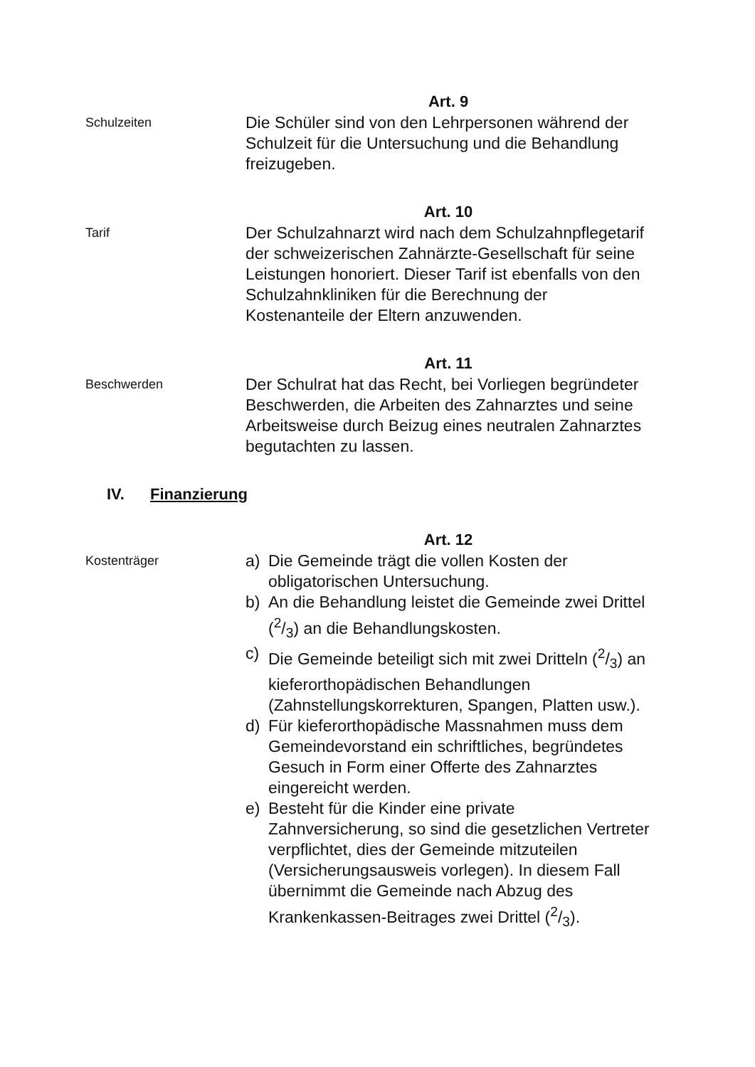Art. 9
Schulzeiten
Die Schüler sind von den Lehrpersonen während der Schulzeit für die Untersuchung und die Behandlung freizugeben.
Art. 10
Tarif
Der Schulzahnarzt wird nach dem Schulzahnpflegetarif der schweizerischen Zahnärzte-Gesellschaft für seine Leistungen honoriert. Dieser Tarif ist ebenfalls von den Schulzahnkliniken für die Berechnung der Kostenanteile der Eltern anzuwenden.
Art. 11
Beschwerden
Der Schulrat hat das Recht, bei Vorliegen begründeter Beschwerden, die Arbeiten des Zahnarztes und seine Arbeitsweise durch Beizug eines neutralen Zahnarztes begutachten zu lassen.
IV. Finanzierung
Art. 12
Kostenträger
a) Die Gemeinde trägt die vollen Kosten der obligatorischen Untersuchung.
b) An die Behandlung leistet die Gemeinde zwei Drittel (2/3) an die Behandlungskosten.
c) Die Gemeinde beteiligt sich mit zwei Dritteln (2/3) an kieferorthopädischen Behandlungen (Zahnstellungskorrekturen, Spangen, Platten usw.).
d) Für kieferorthopädische Massnahmen muss dem Gemeindevorstand ein schriftliches, begründetes Gesuch in Form einer Offerte des Zahnarztes eingereicht werden.
e) Besteht für die Kinder eine private Zahnversicherung, so sind die gesetzlichen Vertreter verpflichtet, dies der Gemeinde mitzuteilen (Versicherungsausweis vorlegen). In diesem Fall übernimmt die Gemeinde nach Abzug des Krankenkassen-Beitrages zwei Drittel (2/3).